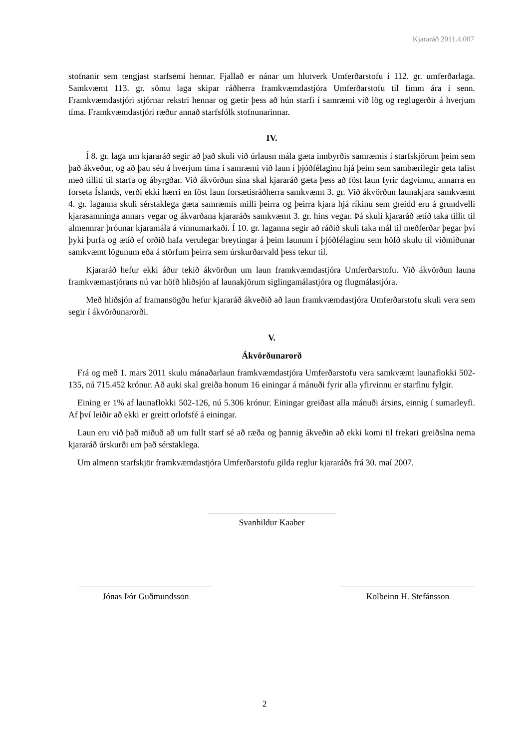Kjararáð 2011.4.007
stofnanir sem tengjast starfsemi hennar. Fjallað er nánar um hlutverk Umferðarstofu í 112. gr. umferðarlaga. Samkvæmt 113. gr. sömu laga skipar ráðherra framkvæmdastjóra Umferðarstofu til fimm ára í senn. Framkvæmdastjóri stjórnar rekstri hennar og gætir þess að hún starfi í samræmi við lög og reglugerðir á hverjum tíma. Framkvæmdastjóri ræður annað starfsfólk stofnunarinnar.
IV.
Í 8. gr. laga um kjararáð segir að það skuli við úrlausn mála gæta innbyrðis samræmis í starfskjörum þeim sem það ákveður, og að þau séu á hverjum tíma í samræmi við laun í þjóðfélaginu hjá þeim sem sambærilegir geta talist með tilliti til starfa og ábyrgðar. Við ákvörðun sína skal kjararáð gæta þess að föst laun fyrir dagvinnu, annarra en forseta Íslands, verði ekki hærri en föst laun forsætisráðherra samkvæmt 3. gr. Við ákvörðun launakjara samkvæmt 4. gr. laganna skuli sérstaklega gæta samræmis milli þeirra og þeirra kjara hjá ríkinu sem greidd eru á grundvelli kjarasamninga annars vegar og ákvarðana kjararáðs samkvæmt 3. gr. hins vegar. Þá skuli kjararáð ætíð taka tillit til almennrar þróunar kjaramála á vinnumarkaði. Í 10. gr. laganna segir að ráðið skuli taka mál til meðferðar þegar því þyki þurfa og ætíð ef orðið hafa verulegar breytingar á þeim launum í þjóðfélaginu sem höfð skulu til viðmiðunar samkvæmt lögunum eða á störfum þeirra sem úrskurðarvald þess tekur til.
Kjararáð hefur ekki áður tekið ákvörðun um laun framkvæmdastjóra Umferðarstofu. Við ákvörðun launa framkvæmastjórans nú var höfð hliðsjón af launakjörum siglingamálastjóra og flugmálastjóra.
Með hliðsjón af framansögðu hefur kjararáð ákveðið að laun framkvæmdastjóra Umferðarstofu skuli vera sem segir í ákvörðunarorði.
V.
Ákvörðunarorð
Frá og með 1. mars 2011 skulu mánaðarlaun framkvæmdastjóra Umferðarstofu vera samkvæmt launaflokki 502-135, nú 715.452 krónur. Að auki skal greiða honum 16 einingar á mánuði fyrir alla yfirvinnu er starfinu fylgir.
Eining er 1% af launaflokki 502-126, nú 5.306 krónur. Einingar greiðast alla mánuði ársins, einnig í sumarleyfi. Af því leiðir að ekki er greitt orlofsfé á einingar.
Laun eru við það miðuð að um fullt starf sé að ræða og þannig ákveðin að ekki komi til frekari greiðslna nema kjararáð úrskurði um það sérstaklega.
Um almenn starfskjör framkvæmdastjóra Umferðarstofu gilda reglur kjararáðs frá 30. maí 2007.
Svanhildur Kaaber
Jónas Þór Guðmundsson
Kolbeinn H. Stefánsson
2